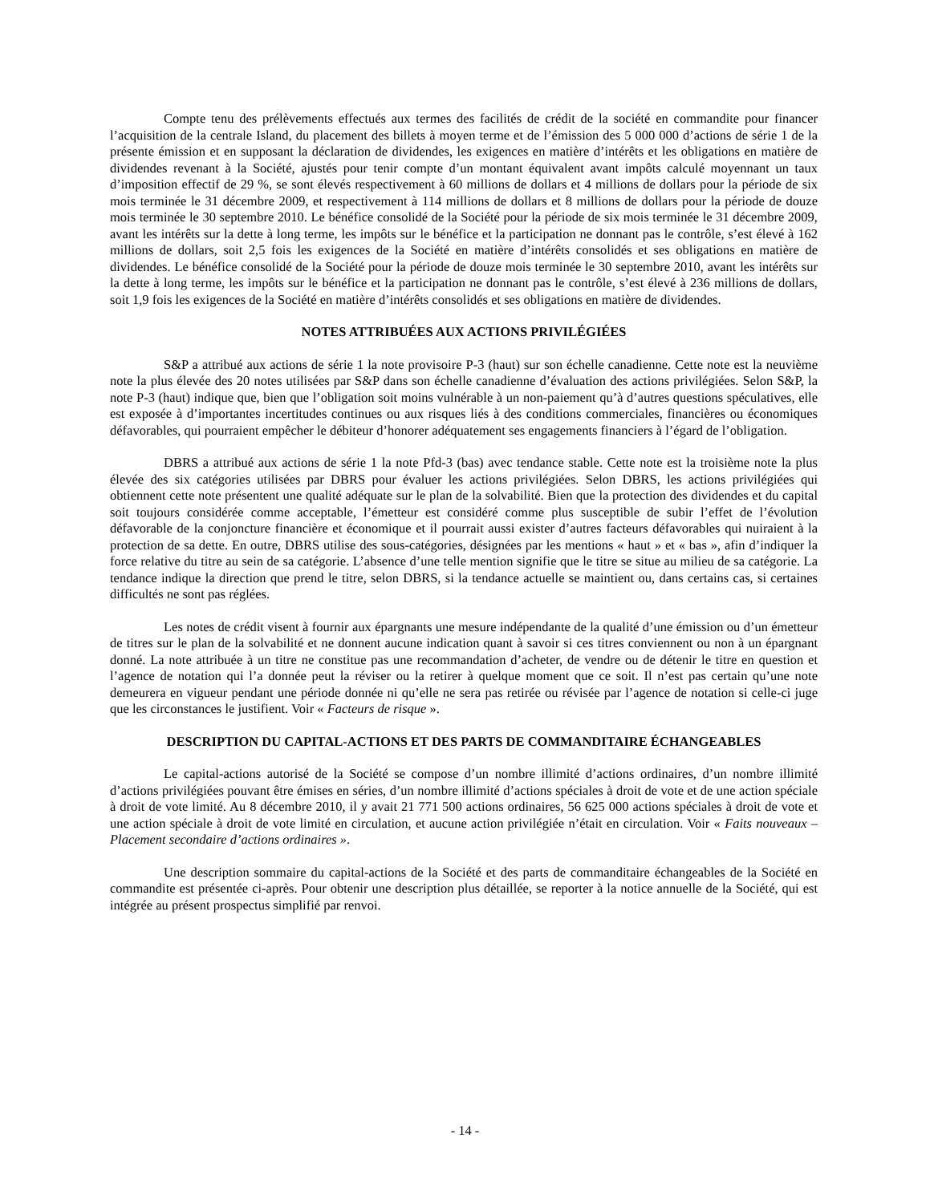Compte tenu des prélèvements effectués aux termes des facilités de crédit de la société en commandite pour financer l’acquisition de la centrale Island, du placement des billets à moyen terme et de l’émission des 5 000 000 d’actions de série 1 de la présente émission et en supposant la déclaration de dividendes, les exigences en matière d’intérêts et les obligations en matière de dividendes revenant à la Société, ajustés pour tenir compte d’un montant équivalent avant impôts calculé moyennant un taux d’imposition effectif de 29 %, se sont élevés respectivement à 60 millions de dollars et 4 millions de dollars pour la période de six mois terminée le 31 décembre 2009, et respectivement à 114 millions de dollars et 8 millions de dollars pour la période de douze mois terminée le 30 septembre 2010. Le bénéfice consolidé de la Société pour la période de six mois terminée le 31 décembre 2009, avant les intérêts sur la dette à long terme, les impôts sur le bénéfice et la participation ne donnant pas le contrôle, s’est élevé à 162 millions de dollars, soit 2,5 fois les exigences de la Société en matière d’intérêts consolidés et ses obligations en matière de dividendes. Le bénéfice consolidé de la Société pour la période de douze mois terminée le 30 septembre 2010, avant les intérêts sur la dette à long terme, les impôts sur le bénéfice et la participation ne donnant pas le contrôle, s’est élevé à 236 millions de dollars, soit 1,9 fois les exigences de la Société en matière d’intérêts consolidés et ses obligations en matière de dividendes.
NOTES ATTRIBUÉES AUX ACTIONS PRIVILÉGIÉES
S&P a attribué aux actions de série 1 la note provisoire P-3 (haut) sur son échelle canadienne. Cette note est la neuvième note la plus élevée des 20 notes utilisées par S&P dans son échelle canadienne d’évaluation des actions privilégiées. Selon S&P, la note P-3 (haut) indique que, bien que l’obligation soit moins vulnérable à un non-paiement qu’à d’autres questions spéculatives, elle est exposée à d’importantes incertitudes continues ou aux risques liés à des conditions commerciales, financières ou économiques défavorables, qui pourraient empêcher le débiteur d’honorer adéquatement ses engagements financiers à l’égard de l’obligation.
DBRS a attribué aux actions de série 1 la note Pfd-3 (bas) avec tendance stable. Cette note est la troisième note la plus élevée des six catégories utilisées par DBRS pour évaluer les actions privilégiées. Selon DBRS, les actions privilégiées qui obtiennent cette note présentent une qualité adéquate sur le plan de la solvabilité. Bien que la protection des dividendes et du capital soit toujours considérée comme acceptable, l’émetteur est considéré comme plus susceptible de subir l’effet de l’évolution défavorable de la conjoncture financière et économique et il pourrait aussi exister d’autres facteurs défavorables qui nuiraient à la protection de sa dette. En outre, DBRS utilise des sous-catégories, désignées par les mentions « haut » et « bas », afin d’indiquer la force relative du titre au sein de sa catégorie. L’absence d’une telle mention signifie que le titre se situe au milieu de sa catégorie. La tendance indique la direction que prend le titre, selon DBRS, si la tendance actuelle se maintient ou, dans certains cas, si certaines difficultés ne sont pas réglées.
Les notes de crédit visent à fournir aux épargnants une mesure indépendante de la qualité d’une émission ou d’un émetteur de titres sur le plan de la solvabilité et ne donnent aucune indication quant à savoir si ces titres conviennent ou non à un épargnant donné. La note attribuée à un titre ne constitue pas une recommandation d’acheter, de vendre ou de détenir le titre en question et l’agence de notation qui l’a donnée peut la réviser ou la retirer à quelque moment que ce soit. Il n’est pas certain qu’une note demeurera en vigueur pendant une période donnée ni qu’elle ne sera pas retirée ou révisée par l’agence de notation si celle-ci juge que les circonstances le justifient. Voir « Facteurs de risque ».
DESCRIPTION DU CAPITAL-ACTIONS ET DES PARTS DE COMMANDITAIRE ÉCHANGEABLES
Le capital-actions autorisé de la Société se compose d’un nombre illimité d’actions ordinaires, d’un nombre illimité d’actions privilégiées pouvant être émises en séries, d’un nombre illimité d’actions spéciales à droit de vote et de une action spéciale à droit de vote limité. Au 8 décembre 2010, il y avait 21 771 500 actions ordinaires, 56 625 000 actions spéciales à droit de vote et une action spéciale à droit de vote limité en circulation, et aucune action privilégiée n’était en circulation. Voir « Faits nouveaux – Placement secondaire d’actions ordinaires ».
Une description sommaire du capital-actions de la Société et des parts de commanditaire échangeables de la Société en commandite est présentée ci-après. Pour obtenir une description plus détaillée, se reporter à la notice annuelle de la Société, qui est intégrée au présent prospectus simplifié par renvoi.
- 14 -